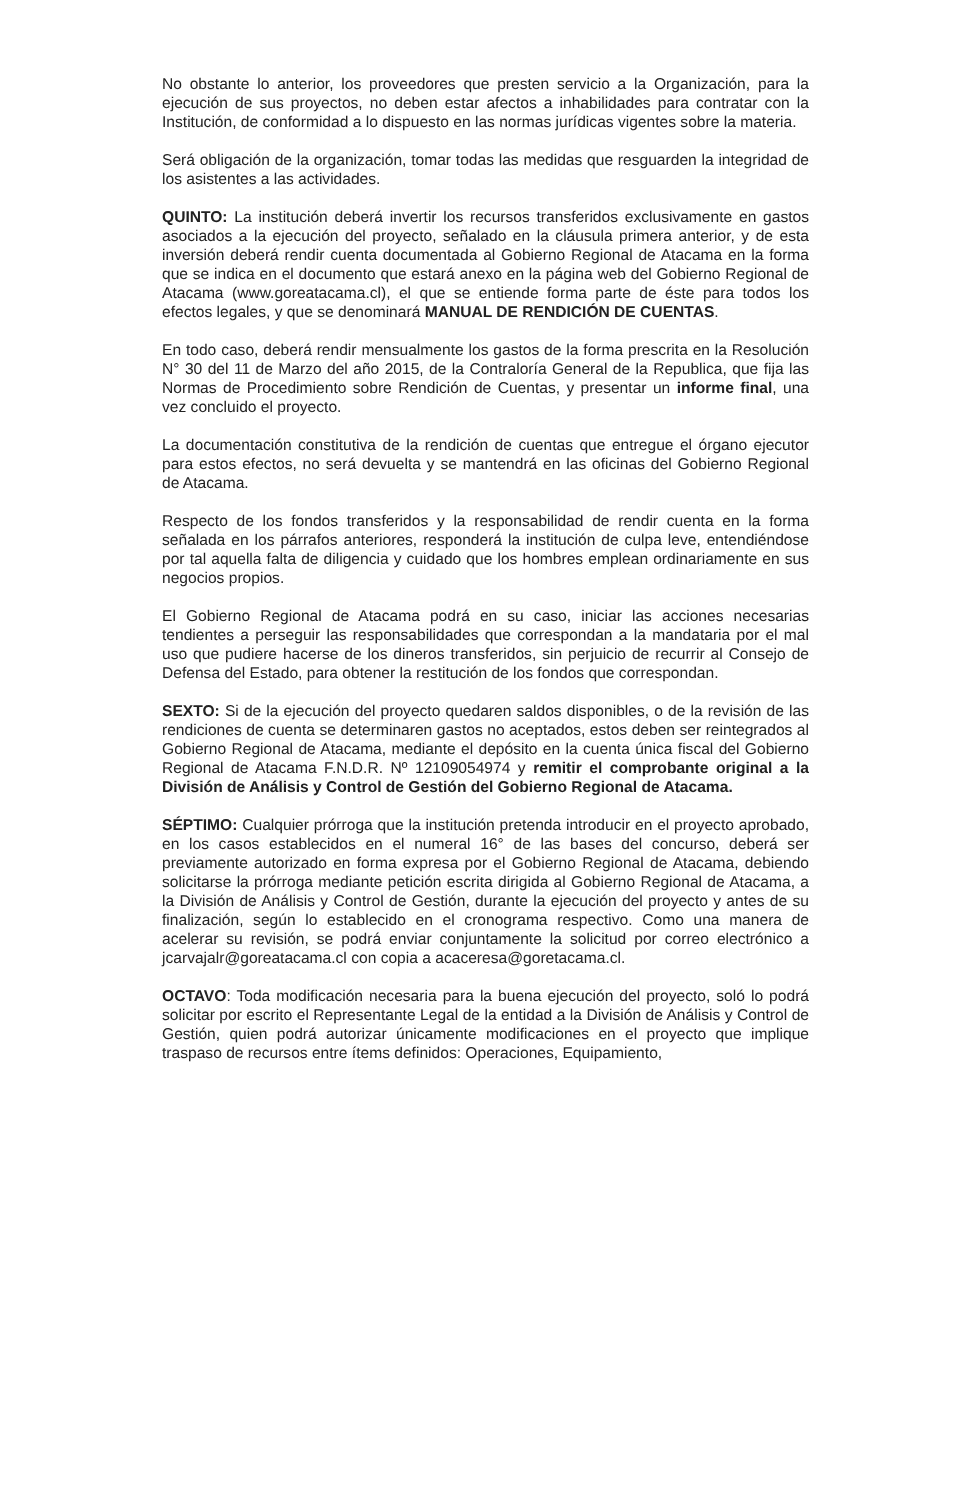No obstante lo anterior, los proveedores que presten servicio a la Organización, para la ejecución de sus proyectos, no deben estar afectos a inhabilidades para contratar con la Institución, de conformidad a lo dispuesto en las normas jurídicas vigentes sobre la materia.
Será obligación de la organización, tomar todas las medidas que resguarden la integridad de los asistentes a las actividades.
QUINTO: La institución deberá invertir los recursos transferidos exclusivamente en gastos asociados a la ejecución del proyecto, señalado en la cláusula primera anterior, y de esta inversión deberá rendir cuenta documentada al Gobierno Regional de Atacama en la forma que se indica en el documento que estará anexo en la página web del Gobierno Regional de Atacama (www.goreatacama.cl), el que se entiende forma parte de éste para todos los efectos legales, y que se denominará MANUAL DE RENDICIÓN DE CUENTAS.
En todo caso, deberá rendir mensualmente los gastos de la forma prescrita en la Resolución N° 30 del 11 de Marzo del año 2015, de la Contraloría General de la Republica, que fija las Normas de Procedimiento sobre Rendición de Cuentas, y presentar un informe final, una vez concluido el proyecto.
La documentación constitutiva de la rendición de cuentas que entregue el órgano ejecutor para estos efectos, no será devuelta y se mantendrá en las oficinas del Gobierno Regional de Atacama.
Respecto de los fondos transferidos y la responsabilidad de rendir cuenta en la forma señalada en los párrafos anteriores, responderá la institución de culpa leve, entendiéndose por tal aquella falta de diligencia y cuidado que los hombres emplean ordinariamente en sus negocios propios.
El Gobierno Regional de Atacama podrá en su caso, iniciar las acciones necesarias tendientes a perseguir las responsabilidades que correspondan a la mandataria por el mal uso que pudiere hacerse de los dineros transferidos, sin perjuicio de recurrir al Consejo de Defensa del Estado, para obtener la restitución de los fondos que correspondan.
SEXTO: Si de la ejecución del proyecto quedaren saldos disponibles, o de la revisión de las rendiciones de cuenta se determinaren gastos no aceptados, estos deben ser reintegrados al Gobierno Regional de Atacama, mediante el depósito en la cuenta única fiscal del Gobierno Regional de Atacama F.N.D.R. Nº 12109054974 y remitir el comprobante original a la División de Análisis y Control de Gestión del Gobierno Regional de Atacama.
SÉPTIMO: Cualquier prórroga que la institución pretenda introducir en el proyecto aprobado, en los casos establecidos en el numeral 16° de las bases del concurso, deberá ser previamente autorizado en forma expresa por el Gobierno Regional de Atacama, debiendo solicitarse la prórroga mediante petición escrita dirigida al Gobierno Regional de Atacama, a la División de Análisis y Control de Gestión, durante la ejecución del proyecto y antes de su finalización, según lo establecido en el cronograma respectivo. Como una manera de acelerar su revisión, se podrá enviar conjuntamente la solicitud por correo electrónico a jcarvajalr@goreatacama.cl con copia a acaceresa@goretacama.cl.
OCTAVO: Toda modificación necesaria para la buena ejecución del proyecto, soló lo podrá solicitar por escrito el Representante Legal de la entidad a la División de Análisis y Control de Gestión, quien podrá autorizar únicamente modificaciones en el proyecto que implique traspaso de recursos entre ítems definidos: Operaciones, Equipamiento,